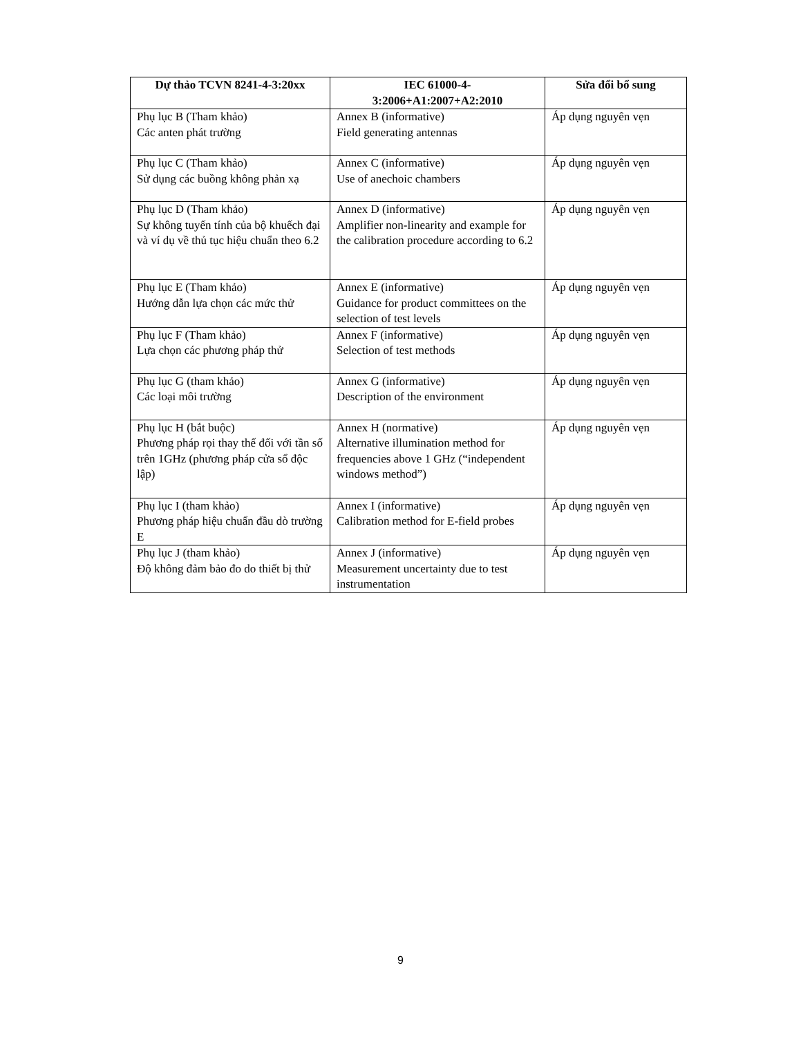| Dự thảo TCVN 8241-4-3:20xx | IEC 61000-4- 3:2006+A1:2007+A2:2010 | Sửa đổi bổ sung |
| --- | --- | --- |
| Phụ lục B (Tham khảo) Các anten phát trường | Annex B (informative) Field generating antennas | Áp dụng nguyên vẹn |
| Phụ lục C (Tham khảo) Sử dụng các buồng không phản xạ | Annex C (informative) Use of anechoic chambers | Áp dụng nguyên vẹn |
| Phụ lục D (Tham khảo) Sự không tuyến tính của bộ khuếch đại và ví dụ về thủ tục hiệu chuẩn theo 6.2 | Annex D (informative) Amplifier non-linearity and example for the calibration procedure according to 6.2 | Áp dụng nguyên vẹn |
| Phụ lục E (Tham khảo) Hướng dẫn lựa chọn các mức thử | Annex E (informative) Guidance for product committees on the selection of test levels | Áp dụng nguyên vẹn |
| Phụ lục F (Tham khảo) Lựa chọn các phương pháp thử | Annex F (informative) Selection of test methods | Áp dụng nguyên vẹn |
| Phụ lục G (tham khảo) Các loại môi trường | Annex G (informative) Description of the environment | Áp dụng nguyên vẹn |
| Phụ lục H (bắt buộc) Phương pháp rọi thay thế đối với tần số trên 1GHz (phương pháp cửa sổ độc lập) | Annex H (normative) Alternative illumination method for frequencies above 1 GHz (“independent windows method”) | Áp dụng nguyên vẹn |
| Phụ lục I (tham khảo) Phương pháp hiệu chuẩn đầu dò trường E | Annex I (informative) Calibration method for E-field probes | Áp dụng nguyên vẹn |
| Phụ lục J (tham khảo) Độ không đảm bảo đo do thiết bị thử | Annex J (informative) Measurement uncertainty due to test instrumentation | Áp dụng nguyên vẹn |
9